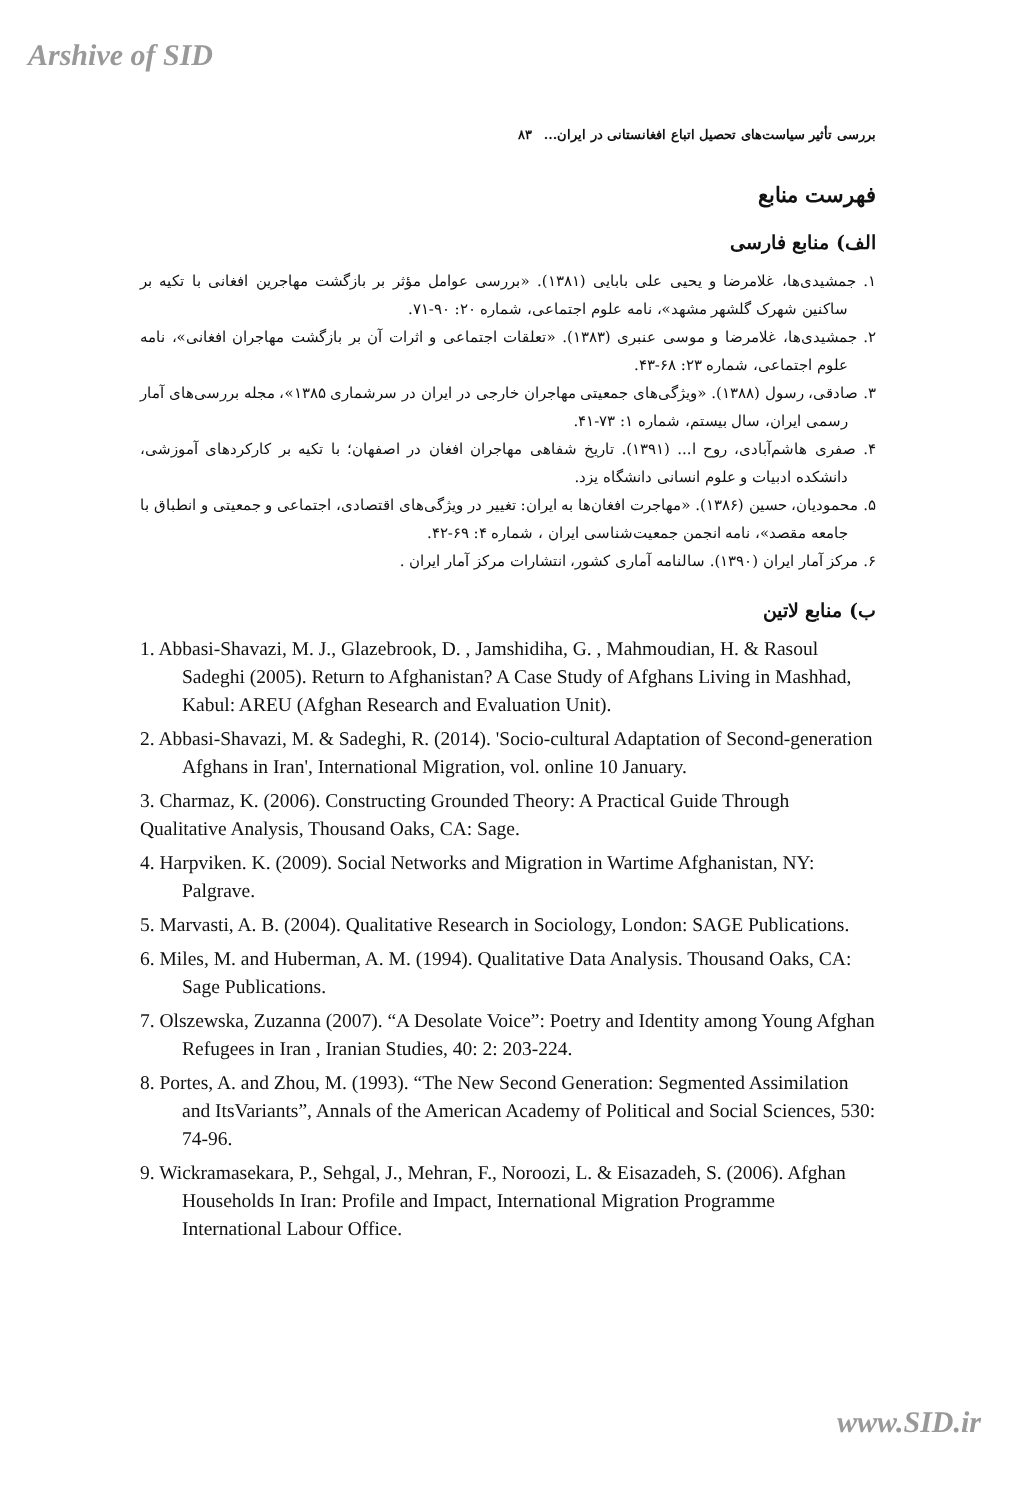Arshive of SID
بررسی تأثیر سیاست‌های تحصیل اتباع افغانستانی در ایران... ۸۳
فهرست منابع
الف) منابع فارسی
۱. جمشیدی‌ها، غلامرضا و یحیی علی بابایی (۱۳۸۱). «بررسی عوامل مؤثر بر بازگشت مهاجرین افغانی با تکیه بر ساکنین شهرک گلشهر مشهد»، نامه علوم اجتماعی، شماره ۲۰: ۹۰-۷۱.
۲. جمشیدی‌ها، غلامرضا و موسی عنبری (۱۳۸۳). «تعلقات اجتماعی و اثرات آن بر بازگشت مهاجران افغانی»، نامه علوم اجتماعی، شماره ۲۳: ۶۸-۴۳.
۳. صادقی، رسول (۱۳۸۸). «ویژگی‌های جمعیتی مهاجران خارجی در ایران در سرشماری ۱۳۸۵»، مجله بررسی‌های آمار رسمی ایران، سال بیستم، شماره ۱: ۷۳-۴۱.
۴. صفری هاشم‌آبادی، روح ا... (۱۳۹۱). تاریخ شفاهی مهاجران افغان در اصفهان؛ با تکیه بر کارکردهای آموزشی، دانشکده ادبیات و علوم انسانی دانشگاه یزد.
۵. محمودیان، حسین (۱۳۸۶). «مهاجرت افغان‌ها به ایران: تغییر در ویژگی‌های اقتصادی، اجتماعی و جمعیتی و انطباق با جامعه مقصد»، نامه انجمن جمعیت‌شناسی ایران ، شماره ۴: ۶۹-۴۲.
۶. مرکز آمار ایران (۱۳۹۰). سالنامه آماری کشور، انتشارات مرکز آمار ایران .
ب) منابع لاتین
1. Abbasi-Shavazi, M. J., Glazebrook, D. , Jamshidiha, G. , Mahmoudian, H. & Rasoul Sadeghi (2005). Return to Afghanistan? A Case Study of Afghans Living in Mashhad, Kabul: AREU (Afghan Research and Evaluation Unit).
2. Abbasi-Shavazi, M. & Sadeghi, R. (2014). 'Socio-cultural Adaptation of Second-generation Afghans in Iran', International Migration, vol. online 10 January.
3. Charmaz, K. (2006). Constructing Grounded Theory: A Practical Guide Through Qualitative Analysis, Thousand Oaks, CA: Sage.
4. Harpviken. K. (2009). Social Networks and Migration in Wartime Afghanistan, NY: Palgrave.
5. Marvasti, A. B. (2004). Qualitative Research in Sociology, London: SAGE Publications.
6. Miles, M. and Huberman, A. M. (1994). Qualitative Data Analysis. Thousand Oaks, CA: Sage Publications.
7. Olszewska, Zuzanna (2007). “A Desolate Voice”: Poetry and Identity among Young Afghan Refugees in Iran , Iranian Studies, 40: 2: 203-224.
8. Portes, A. and Zhou, M. (1993). “The New Second Generation: Segmented Assimilation and ItsVariants”, Annals of the American Academy of Political and Social Sciences, 530: 74-96.
9. Wickramasekara, P., Sehgal, J., Mehran, F., Noroozi, L. & Eisazadeh, S. (2006). Afghan Households In Iran: Profile and Impact, International Migration Programme International Labour Office.
www.SID.ir